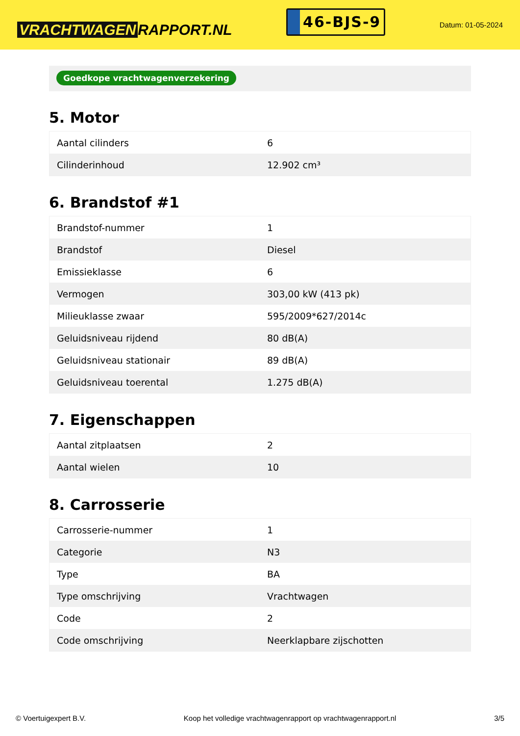VRACHTWAGEN RAPPORT.NL
46-BJS-9
Datum: 01-05-2024
Goedkope vrachtwagenverzekering
5. Motor
| Aantal cilinders | 6 |
| Cilinderinhoud | 12.902 cm³ |
6. Brandstof #1
| Brandstof-nummer | 1 |
| Brandstof | Diesel |
| Emissieklasse | 6 |
| Vermogen | 303,00 kW (413 pk) |
| Milieuklasse zwaar | 595/2009*627/2014c |
| Geluidsniveau rijdend | 80 dB(A) |
| Geluidsniveau stationair | 89 dB(A) |
| Geluidsniveau toerental | 1.275 dB(A) |
7. Eigenschappen
| Aantal zitplaatsen | 2 |
| Aantal wielen | 10 |
8. Carrosserie
| Carrosserie-nummer | 1 |
| Categorie | N3 |
| Type | BA |
| Type omschrijving | Vrachtwagen |
| Code | 2 |
| Code omschrijving | Neerklapbare zijschotten |
© Voertuigexpert B.V. Koop het volledige vrachtwagenrapport op vrachtwagenrapport.nl 3/5